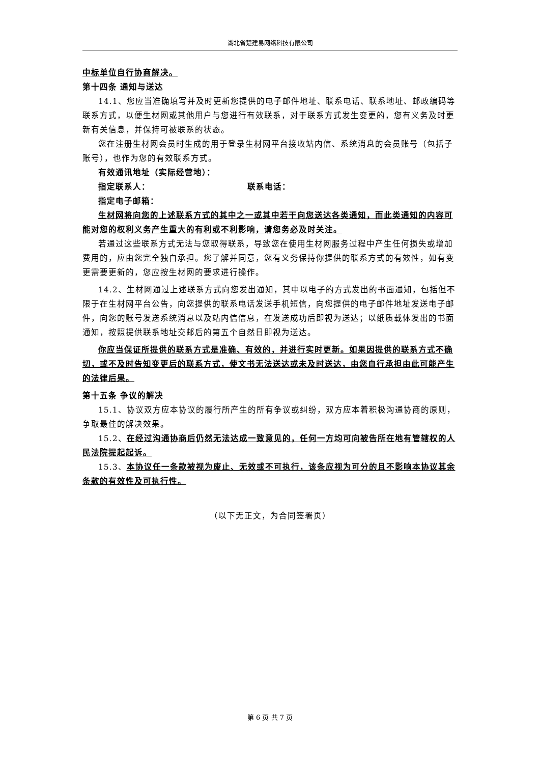湖北省楚建易网络科技有限公司
中标单位自行协商解决。
第十四条 通知与送达
14.1、您应当准确填写并及时更新您提供的电子邮件地址、联系电话、联系地址、邮政编码等联系方式，以便生材网或其他用户与您进行有效联系，对于联系方式发生变更的，您有义务及时更新有关信息，并保持可被联系的状态。
您在注册生材网会员时生成的用于登录生材网平台接收站内信、系统消息的会员账号（包括子账号），也作为您的有效联系方式。
有效通讯地址（实际经营地）：
指定联系人： 联系电话：
指定电子邮箱：
生材网将向您的上述联系方式的其中之一或其中若干向您送达各类通知，而此类通知的内容可能对您的权利义务产生重大的有利或不利影响，请您务必及时关注。
若通过这些联系方式无法与您取得联系，导致您在使用生材网服务过程中产生任何损失或增加费用的，应由您完全独自承担。您了解并同意，您有义务保持你提供的联系方式的有效性，如有变更需要更新的，您应按生材网的要求进行操作。
14.2、生材网通过上述联系方式向您发出通知，其中以电子的方式发出的书面通知，包括但不限于在生材网平台公告，向您提供的联系电话发送手机短信，向您提供的电子邮件地址发送电子邮件，向您的账号发送系统消息以及站内信信息，在发送成功后即视为送达；以纸质载体发出的书面通知，按照提供联系地址交邮后的第五个自然日即视为送达。
你应当保证所提供的联系方式是准确、有效的，并进行实时更新。如果因提供的联系方式不确切，或不及时告知变更后的联系方式，使文书无法送达或未及时送达，由您自行承担由此可能产生的法律后果。
第十五条 争议的解决
15.1、协议双方应本协议的履行所产生的所有争议或纠纷，双方应本着积极沟通协商的原则，争取最佳的解决效果。
15.2、在经过沟通协商后仍然无法达成一致意见的，任何一方均可向被告所在地有管辖权的人民法院提起起诉。
15.3、本协议任一条款被视为废止、无效或不可执行，该条应视为可分的且不影响本协议其余条款的有效性及可执行性。
（以下无正文，为合同签署页）
第 6 页 共 7 页